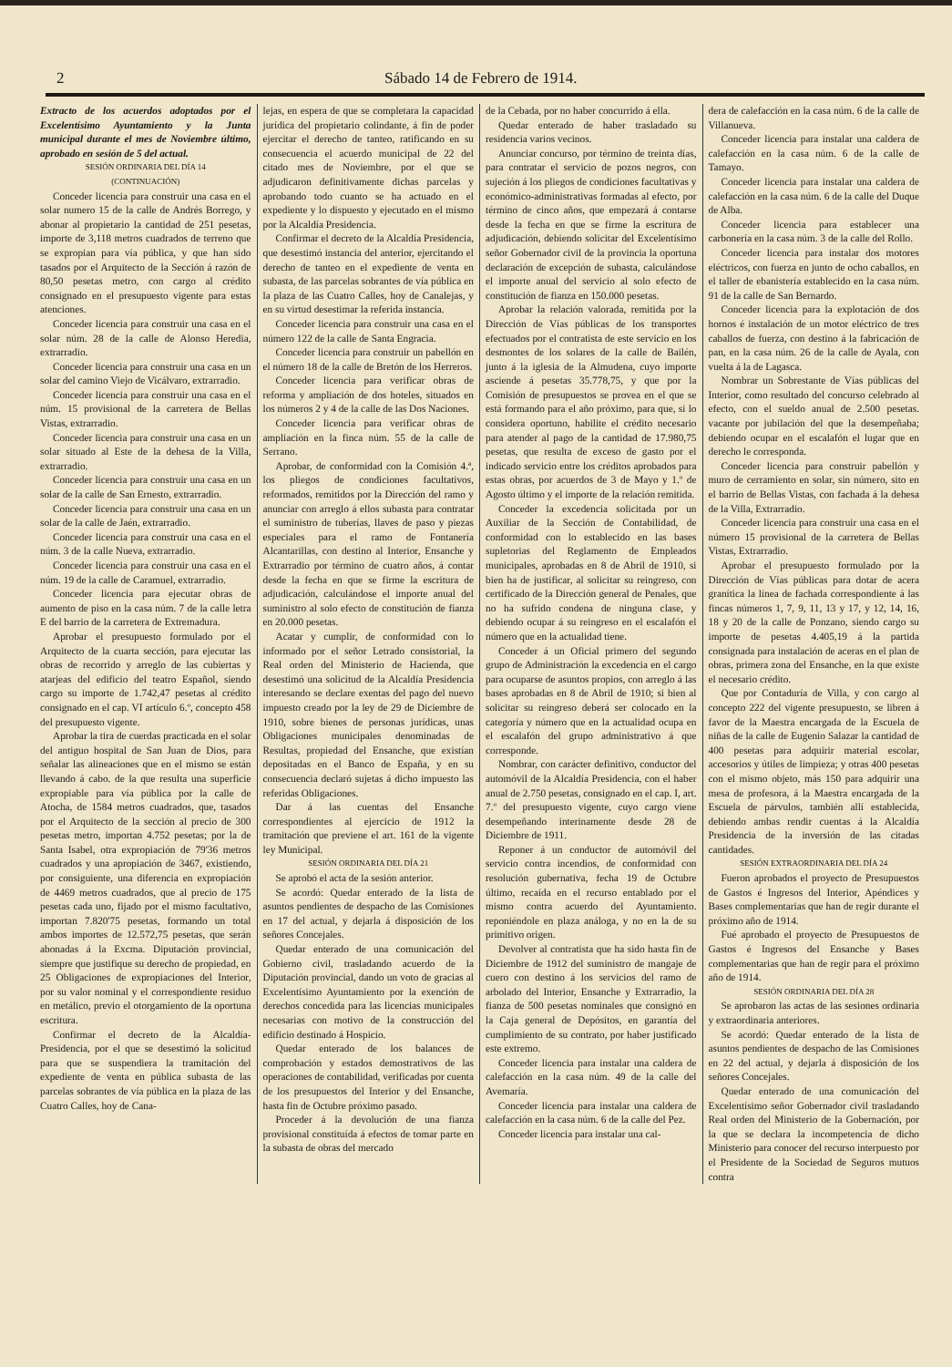2 Sábado 14 de Febrero de 1914.
Extracto de los acuerdos adoptados por el Excelentísimo Ayuntamiento y la Junta municipal durante el mes de Noviembre último, aprobado en sesión de 5 del actual.
SESIÓN ORDINARIA DEL DÍA 14
(CONTINUACIÓN)
Conceder licencia para construir una casa en el solar numero 15 de la calle de Andrés Borrego, y abonar al propietario la cantidad de 251 pesetas, importe de 3,118 metros cuadrados de terreno que se expropian para vía pública, y que han sido tasados por el Arquitecto de la Sección á razón de 80,50 pesetas metro, con cargo al crédito consignado en el presupuesto vigente para estas atenciones.
Conceder licencia para construir una casa en el solar núm. 28 de la calle de Alonso Heredia, extrarradio.
Conceder licencia para construir una casa en un solar del camino Viejo de Vicálvaro, extrarradio.
Conceder licencia para construir una casa en el núm. 15 provisional de la carretera de Bellas Vistas, extrarradio.
Conceder licencia para construir una casa en un solar situado al Este de la dehesa de la Villa, extrarradio.
Conceder licencia para construir una casa en un solar de la calle de San Ernesto, extrarradio.
Conceder licencia para construir una casa en un solar de la calle de Jaén, extrarradio.
Conceder licencia para construir una casa en el núm. 3 de la calle Nueva, extrarradio.
Conceder licencia para construir una casa en el núm. 19 de la calle de Caramuel, extrarradio.
Conceder licencia para ejecutar obras de aumento de piso en la casa núm. 7 de la calle letra E del barrio de la carretera de Extremadura.
Aprobar el presupuesto formulado por el Arquitecto de la cuarta sección, para ejecutar las obras de recorrido y arreglo de las cubiertas y atarjeas del edificio del teatro Español, siendo cargo su importe de 1.742,47 pesetas al crédito consignado en el cap. VI artículo 6.º, concepto 458 del presupuesto vigente.
Aprobar la tira de cuerdas practicada en el solar del antiguo hospital de San Juan de Dios, para señalar las alineaciones que en el mismo se están llevando á cabo. de la que resulta una superficie expropiable para vía pública por la calle de Atocha, de 1584 metros cuadrados, que, tasados por el Arquitecto de la sección al precio de 300 pesetas metro, importan 4.752 pesetas; por la de Santa Isabel, otra expropiación de 79'36 metros cuadrados y una apropiación de 3467, existiendo, por consiguiente, una diferencia en expropiación de 4469 metros cuadrados, que al precio de 175 pesetas cada uno, fijado por el mismo facultativo, importan 7.820'75 pesetas, formando un total ambos importes de 12.572,75 pesetas, que serán abonadas á la Excma. Diputación provincial, siempre que justifique su derecho de propiedad, en 25 Obligaciones de expropiaciones del Interior, por su valor nominal y el correspondiente residuo en metálico, previo el otorgamiento de la oportuna escritura.
Confirmar el decreto de la Alcaldía-Presidencia, por el que se desestimó la solicitud para que se suspendiera la tramitación del expediente de venta en pública subasta de las parcelas sobrantes de vía pública en la plaza de las Cuatro Calles, hoy de Cana-
lejas, en espera de que se completara la capacidad jurídica del propietario colindante, á fin de poder ejercitar el derecho de tanteo, ratificando en su consecuencia el acuerdo municipal de 22 del citado mes de Noviembre, por el que se adjudicaron definitivamente dichas parcelas y aprobando todo cuanto se ha actuado en el expediente y lo dispuesto y ejecutado en el mismo por la Alcaldía Presidencia.
Confirmar el decreto de la Alcaldía Presidencia, que desestimó instancia del anterior, ejercitando el derecho de tanteo en el expediente de venta en subasta, de las parcelas sobrantes de vía pública en la plaza de las Cuatro Calles, hoy de Canalejas, y en su virtud desestimar la referida instancia.
Conceder licencia para construir una casa en el número 122 de la calle de Santa Engracia.
Conceder licencia para construir un pabellón en el número 18 de la calle de Bretón de los Herreros.
Conceder licencia para verificar obras de reforma y ampliación de dos hoteles, situados en los números 2 y 4 de la calle de las Dos Naciones.
Conceder licencia para verificar obras de ampliación en la finca núm. 55 de la calle de Serrano.
Aprobar, de conformidad con la Comisión 4.ª, los pliegos de condiciones facultativos, reformados, remitidos por la Dirección del ramo y anunciar con arreglo á ellos subasta para contratar el suministro de tuberías, llaves de paso y piezas especiales para el ramo de Fontanería Alcantarillas, con destino al Interior, Ensanche y Extrarradio por término de cuatro años, á contar desde la fecha en que se firme la escritura de adjudicación, calculándose el importe anual del suministro al solo efecto de constitución de fianza en 20.000 pesetas.
Acatar y cumplir, de conformidad con lo informado por el señor Letrado consistorial, la Real orden del Ministerio de Hacienda, que desestimó una solicitud de la Alcaldía Presidencia interesando se declare exentas del pago del nuevo impuesto creado por la ley de 29 de Diciembre de 1910, sobre bienes de personas jurídicas, unas Obligaciones municipales denominadas de Resultas, propiedad del Ensanche, que existían depositadas en el Banco de España, y en su consecuencia declaró sujetas á dicho impuesto las referidas Obligaciones.
Dar á las cuentas del Ensanche correspondientes al ejercicio de 1912 la tramitación que previene el art. 161 de la vigente ley Municipal.
SESIÓN ORDINARIA DEL DÍA 21
Se aprobó el acta de la sesión anterior.
Se acordó: Quedar enterado de la lista de asuntos pendientes de despacho de las Comisiones en 17 del actual, y dejarla á disposición de los señores Concejales.
Quedar enterado de una comunicación del Gobierno civil, trasladando acuerdo de la Diputación provincial, dando un voto de gracias al Excelentísimo Ayuntamiento por la exención de derechos concedida para las licencias municipales necesarias con motivo de la construcción del edificio destinado á Hospicio.
Quedar enterado de los balances de comprobación y estados demostrativos de las operaciones de contabilidad, verificadas por cuenta de los presupuestos del Interior y del Ensanche, hasta fin de Octubre próximo pasado.
Proceder á la devolución de una fianza provisional constituída á efectos de tomar parte en la subasta de obras del mercado
de la Cebada, por no haber concurrido á ella.
Quedar enterado de haber trasladado su residencia varios vecinos.
Anunciar concurso, por término de treinta días, para contratar el servicio de pozos negros, con sujeción á los pliegos de condiciones facultativas y económico-administrativas formadas al efecto, por término de cinco años, que empezará á contarse desde la fecha en que se firme la escritura de adjudicación, debiendo solicitar del Excelentísimo señor Gobernador civil de la provincia la oportuna declaración de excepción de subasta, calculándose el importe anual del servicio al solo efecto de constitución de fianza en 150.000 pesetas.
Aprobar la relación valorada, remitida por la Dirección de Vías públicas de los transportes efectuados por el contratista de este servicio en los desmontes de los solares de la calle de Bailén, junto á la iglesia de la Almudena, cuyo importe asciende á pesetas 35.778,75, y que por la Comisión de presupuestos se provea en el que se está formando para el año próximo, para que, si lo considera oportuno, habilite el crédito necesario para atender al pago de la cantidad de 17.980,75 pesetas, que resulta de exceso de gasto por el indicado servicio entre los créditos aprobados para estas obras, por acuerdos de 3 de Mayo y 1.º de Agosto último y el importe de la relación remitida.
Conceder la excedencia solicitada por un Auxiliar de la Sección de Contabilidad, de conformidad con lo establecido en las bases supletorias del Reglamento de Empleados municipales, aprobadas en 8 de Abril de 1910, si bien ha de justificar, al solicitar su reingreso, con certificado de la Dirección general de Penales, que no ha sufrido condena de ninguna clase, y debiendo ocupar á su reingreso en el escalafón el número que en la actualidad tiene.
Conceder á un Oficial primero del segundo grupo de Administración la excedencia en el cargo para ocuparse de asuntos propios, con arreglo á las bases aprobadas en 8 de Abril de 1910; si bien al solicitar su reingreso deberá ser colocado en la categoría y número que en la actualidad ocupa en el escalafón del grupo administrativo á que corresponde.
Nombrar, con carácter definitivo, conductor del automóvil de la Alcaldía Presidencia, con el haber anual de 2.750 pesetas, consignado en el cap. I, art. 7.º del presupuesto vigente, cuyo cargo viene desempeñando interinamente desde 28 de Diciembre de 1911.
Reponer á un conductor de automóvil del servicio contra incendios, de conformidad con resolución gubernativa, fecha 19 de Octubre último, recaída en el recurso entablado por el mismo contra acuerdo del Ayuntamiento. reponiéndole en plaza análoga, y no en la de su primitivo origen.
Devolver al contratista que ha sido hasta fin de Diciembre de 1912 del suministro de mangaje de cuero con destino á los servicios del ramo de arbolado del Interior, Ensanche y Extrarradio, la fianza de 500 pesetas nominales que consignó en la Caja general de Depósitos, en garantía del cumplimiento de su contrato, por haber justificado este extremo.
Conceder licencia para instalar una caldera de calefacción en la casa núm. 49 de la calle del Avemaría.
Conceder licencia para instalar una caldera de calefacción en la casa núm. 6 de la calle del Pez.
Conceder licencia para instalar una cal-
dera de calefacción en la casa núm. 6 de la calle de Villanueva.
Conceder licencia para instalar una caldera de calefacción en la casa núm. 6 de la calle de Tamayo.
Conceder licencia para instalar una caldera de calefacción en la casa núm. 6 de la calle del Duque de Alba.
Conceder licencia para establecer una carbonería en la casa núm. 3 de la calle del Rollo.
Conceder licencia para instalar dos motores eléctricos, con fuerza en junto de ocho caballos, en el taller de ebanistería establecido en la casa núm. 91 de la calle de San Bernardo.
Conceder licencia para la explotación de dos hornos é instalación de un motor eléctrico de tres caballos de fuerza, con destino á la fabricación de pan, en la casa núm. 26 de la calle de Ayala, con vuelta á la de Lagasca.
Nombrar un Sobrestante de Vías públicas del Interior, como resultado del concurso celebrado al efecto, con el sueldo anual de 2.500 pesetas. vacante por jubilación del que la desempeñaba; debiendo ocupar en el escalafón el lugar que en derecho le corresponda.
Conceder licencia para construir pabellón y muro de cerramiento en solar, sin número, sito en el barrio de Bellas Vistas, con fachada á la dehesa de la Villa, Extrarradio.
Conceder licencia para construir una casa en el número 15 provisional de la carretera de Bellas Vistas, Extrarradio.
Aprobar el presupuesto formulado por la Dirección de Vías públicas para dotar de acera granítica la línea de fachada correspondiente á las fincas números 1, 7, 9, 11, 13 y 17, y 12, 14, 16, 18 y 20 de la calle de Ponzano, siendo cargo su importe de pesetas 4.405,19 á la partida consignada para instalación de aceras en el plan de obras, primera zona del Ensanche, en la que existe el necesario crédito.
Que por Contaduría de Villa, y con cargo al concepto 222 del vigente presupuesto, se libren á favor de la Maestra encargada de la Escuela de niñas de la calle de Eugenio Salazar la cantidad de 400 pesetas para adquirir material escolar, accesorios y útiles de limpieza; y otras 400 pesetas con el mismo objeto, más 150 para adquirir una mesa de profesora, á la Maestra encargada de la Escuela de párvulos, también allí establecida, debiendo ambas rendir cuentas á la Alcaldía Presidencia de la inversión de las citadas cantidades.
SESIÓN EXTRAORDINARIA DEL DÍA 24
Fueron aprobados el proyecto de Presupuestos de Gastos é Ingresos del Interior, Apéndices y Bases complementarias que han de regir durante el próximo año de 1914.
Fué aprobado el proyecto de Presupuestos de Gastos é Ingresos del Ensanche y Bases complementarias que han de regir para el próximo año de 1914.
SESIÓN ORDINARIA DEL DÍA 28
Se aprobaron las actas de las sesiones ordinaria y extraordinaria anteriores.
Se acordó: Quedar enterado de la lista de asuntos pendientes de despacho de las Comisiones en 22 del actual, y dejarla á disposición de los señores Concejales.
Quedar enterado de una comunicación del Excelentísimo señor Gobernador civil trasladando Real orden del Ministerio de la Gobernación, por la que se declara la incompetencia de dicho Ministerio para conocer del recurso interpuesto por el Presidente de la Sociedad de Seguros mutuos contra